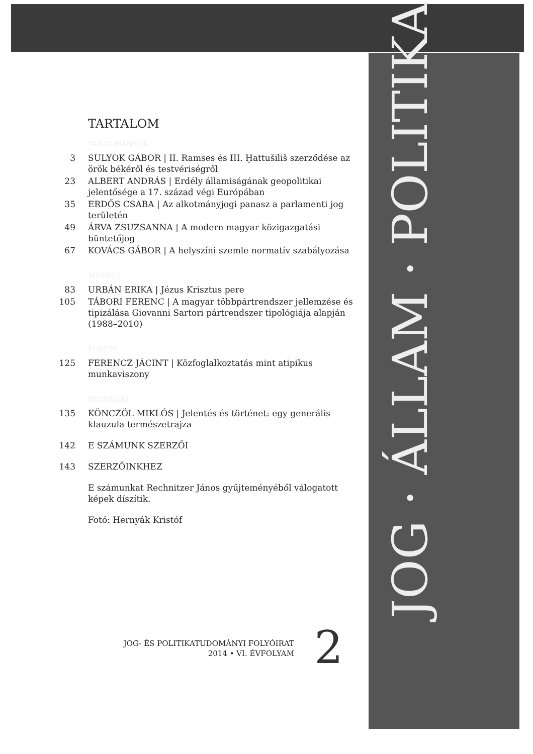JOG · ÁLLAM · POLITIKA
TARTALOM
TANULMÁNYOK
3 SULYOK GÁBOR | II. Ramses és III. Ḫattušiliš szerződése az örök békéről és testvériségről
23 ALBERT ANDRÁS | Erdély államiságának geopolitikai jelentősége a 17. század végi Európában
35 ERDŐS CSABA | Az alkotmányjogi panasz a parlamenti jog területén
49 ÁRVA ZSUZSANNA | A modern magyar közigazgatási büntetőjog
67 KOVÁCS GÁBOR | A helyszíni szemle normatív szabályozása
MŰHELY
83 URBÁN ERIKA | Jézus Krisztus pere
105 TÁBORI FERENC | A magyar többpártrendszer jellemzése és tipizálása Giovanni Sartori pártrendszer tipológiája alapján (1988–2010)
FÓRUM
125 FERENCZ JÁCINT | Közfoglalkoztatás mint atipikus munkaviszony
RECENZIÓ
135 KÖNCZÖL MIKLÓS | Jelentés és történet: egy generális klauzula természetrajza
142 E SZÁMUNK SZERZŐI
143 SZERZŐINKHEZ
E számunkat Rechnitzer János gyűjteményéből válogatott képek díszítik.
Fotó: Hernyák Kristóf
JOG- ÉS POLITIKATUDOMÁNYI FOLYÓIRAT
2014 • VI. ÉVFOLYAM
2